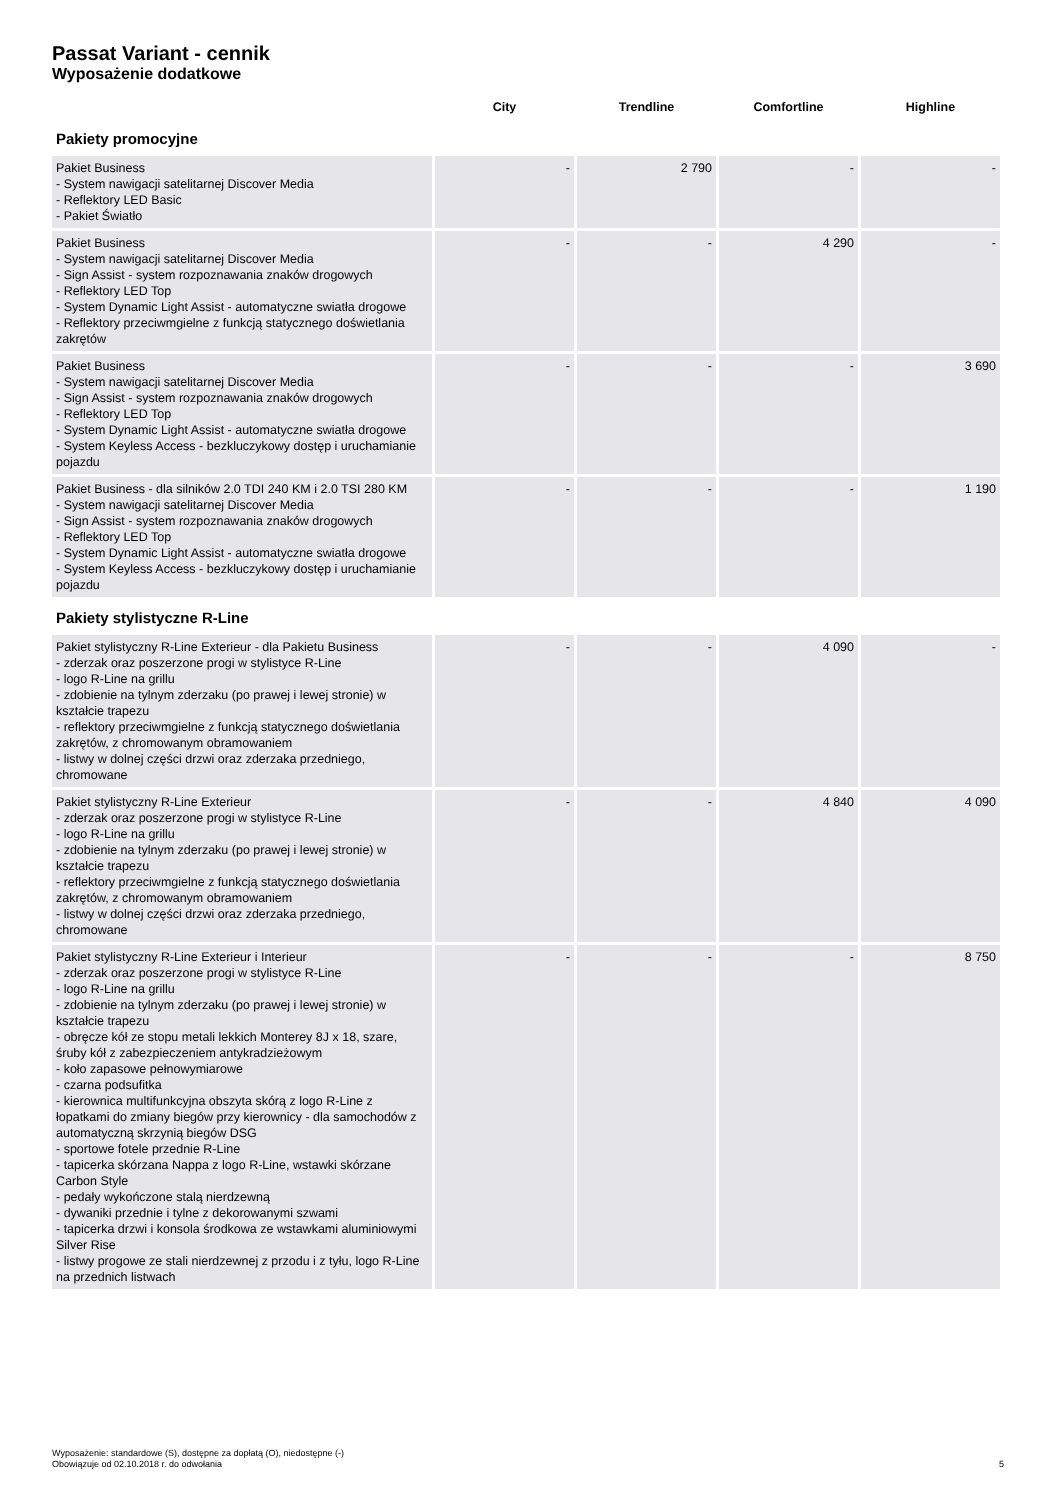Passat Variant - cennik
Wyposażenie dodatkowe
| | City | Trendline | Comfortline | Highline |
| --- | --- | --- | --- | --- |
| Pakiety promocyjne | | | | |
| Pakiet Business - System nawigacji satelitarnej Discover Media - Reflektory LED Basic - Pakiet Światło | - | 2 790 | - | - |
| Pakiet Business - System nawigacji satelitarnej Discover Media - Sign Assist - system rozpoznawania znaków drogowych - Reflektory LED Top - System Dynamic Light Assist - automatyczne swiatła drogowe - Reflektory przeciwmgielne z funkcją statycznego doświetlania zakrętów | - | - | 4 290 | - |
| Pakiet Business - System nawigacji satelitarnej Discover Media - Sign Assist - system rozpoznawania znaków drogowych - Reflektory LED Top - System Dynamic Light Assist - automatyczne swiatła drogowe - System Keyless Access - bezkluczykowy dostęp i uruchamianie pojazdu | - | - | - | 3 690 |
| Pakiet Business - dla silników 2.0 TDI 240 KM i 2.0 TSI 280 KM - System nawigacji satelitarnej Discover Media - Sign Assist - system rozpoznawania znaków drogowych - Reflektory LED Top - System Dynamic Light Assist - automatyczne swiatła drogowe - System Keyless Access - bezkluczykowy dostęp i uruchamianie pojazdu | - | - | - | 1 190 |
| Pakiety stylistyczne R-Line | | | | |
| Pakiet stylistyczny R-Line Exterieur - dla Pakietu Business - zderzak oraz poszerzone progi w stylistyce R-Line - logo R-Line na grillu - zdobienie na tylnym zderzaku (po prawej i lewej stronie) w kształcie trapezu - reflektory przeciwmgielne z funkcją statycznego doświetlania zakrętów, z chromowanym obramowaniem - listwy w dolnej części drzwi oraz zderzaka przedniego, chromowane | - | - | 4 090 | - |
| Pakiet stylistyczny R-Line Exterieur - zderzak oraz poszerzone progi w stylistyce R-Line - logo R-Line na grillu - zdobienie na tylnym zderzaku (po prawej i lewej stronie) w kształcie trapezu - reflektory przeciwmgielne z funkcją statycznego doświetlania zakrętów, z chromowanym obramowaniem - listwy w dolnej części drzwi oraz zderzaka przedniego, chromowane | - | - | 4 840 | 4 090 |
| Pakiet stylistyczny R-Line Exterieur i Interieur - zderzak oraz poszerzone progi w stylistyce R-Line - logo R-Line na grillu - zdobienie na tylnym zderzaku (po prawej i lewej stronie) w kształcie trapezu - obręcze kół ze stopu metali lekkich Monterey 8J x 18, szare, śruby kół z zabezpieczeniem antykradzieżowym - koło zapasowe pełnowymiarowe - czarna podsufitka - kierownica multifunkcyjna obszyta skórą z logo R-Line z łopatkami do zmiany biegów przy kierownicy - dla samochodów z automatyczną skrzynią biegów DSG - sportowe fotele przednie R-Line - tapicerka skórzana Nappa z logo R-Line, wstawki skórzane Carbon Style - pedały wykończone stalą nierdzewną - dywaniki przednie i tylne z dekorowanymi szwami - tapicerka drzwi i konsola środkowa ze wstawkami aluminiowymi Silver Rise - listwy progowe ze stali nierdzewnej z przodu i z tyłu, logo R-Line na przednich listwach | - | - | - | 8 750 |
Wyposażenie: standardowe (S), dostępne za dopłatą (O), niedostępne (-)
Obowiązuje od 02.10.2018 r. do odwołania
5